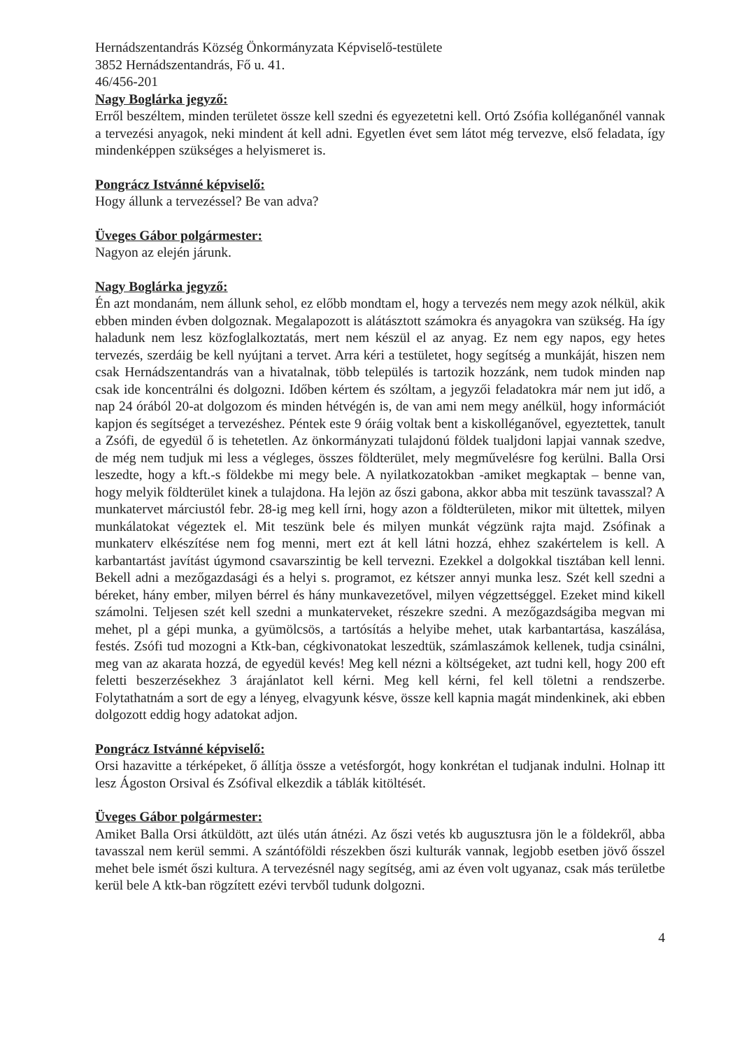Hernádszentandrás Község Önkormányzata Képviselő-testülete
3852 Hernádszentandrás, Fő u. 41.
46/456-201
Nagy Boglárka jegyző:
Erről beszéltem, minden területet össze kell szedni és egyezetetni kell. Ortó Zsófia kolléganőnél vannak a tervezési anyagok, neki mindent át kell adni. Egyetlen évet sem látot még tervezve, első feladata, így mindenképpen szükséges a helyismeret is.
Pongrácz Istvánné képviselő:
Hogy állunk a tervezéssel? Be van adva?
Üveges Gábor polgármester:
Nagyon az elején járunk.
Nagy Boglárka jegyző:
Én azt mondanám, nem állunk sehol, ez előbb mondtam el, hogy a tervezés nem megy azok nélkül, akik ebben minden évben dolgoznak. Megalapozott is alátásztott számokra és anyagokra van szükség. Ha így haladunk nem lesz közfoglalkoztatás, mert nem készül el az anyag. Ez nem egy napos, egy hetes tervezés, szerdáig be kell nyújtani a tervet. Arra kéri a testületet, hogy segítség a munkáját, hiszen nem csak Hernádszentandrás van a hivatalnak, több település is tartozik hozzánk, nem tudok minden nap csak ide koncentrálni és dolgozni. Időben kértem és szóltam, a jegyzői feladatokra már nem jut idő, a nap 24 órából 20-at dolgozom és minden hétvégén is, de van ami nem megy anélkül, hogy információt kapjon és segítséget a tervezéshez. Péntek este 9 óráig voltak bent a kiskolléganővel, egyeztettek, tanult a Zsófi, de egyedül ő is tehetetlen. Az önkormányzati tulajdonú földek tualjdoni lapjai vannak szedve, de még nem tudjuk mi less a végleges, összes földterület, mely megművelésre fog kerülni. Balla Orsi leszedte, hogy a kft.-s földekbe mi megy bele. A nyilatkozatokban -amiket megkaptak – benne van, hogy melyik földterület kinek a tulajdona. Ha lejön az őszi gabona, akkor abba mit teszünk tavasszal? A munkatervet márciustól febr. 28-ig meg kell írni, hogy azon a földterületen, mikor mit ültettek, milyen munkálatokat végeztek el. Mit teszünk bele és milyen munkát végzünk rajta majd. Zsófinak a munkaterv elkészítése nem fog menni, mert ezt át kell látni hozzá, ehhez szakértelem is kell. A karbantartást javítást úgymond csavarszintig be kell tervezni. Ezekkel a dolgokkal tisztában kell lenni. Bekell adni a mezőgazdasági és a helyi s. programot, ez kétszer annyi munka lesz. Szét kell szedni a béreket, hány ember, milyen bérrel és hány munkavezetővel, milyen végzettséggel. Ezeket mind kikell számolni. Teljesen szét kell szedni a munkaterveket, részekre szedni. A mezőgazdságiba megvan mi mehet, pl a gépi munka, a gyümölcsös, a tartósítás a helyibe mehet, utak karbantartása, kaszálása, festés. Zsófi tud mozogni a Ktk-ban, cégkivonatokat leszedtük, számlaszámok kellenek, tudja csinálni, meg van az akarata hozzá, de egyedül kevés! Meg kell nézni a költségeket, azt tudni kell, hogy 200 eft feletti beszerzésekhez 3 árajánlatot kell kérni. Meg kell kérni, fel kell töletni a rendszerbe. Folytathatnám a sort de egy a lényeg, elvagyunk késve, össze kell kapnia magát mindenkinek, aki ebben dolgozott eddig hogy adatokat adjon.
Pongrácz Istvánné képviselő:
Orsi hazavitte a térképeket, ő állítja össze a vetésforgót, hogy konkrétan el tudjanak indulni. Holnap itt lesz Ágoston Orsival és Zsófival elkezdik a táblák kitöltését.
Üveges Gábor polgármester:
Amiket Balla Orsi átküldött, azt ülés után átnézi. Az őszi vetés kb augusztusra jön le a földekről, abba tavasszal nem kerül semmi. A szántóföldi részekben őszi kulturák vannak, legjobb esetben jövő ősszel mehet bele ismét őszi kultura. A tervezésnél nagy segítség, ami az éven volt ugyanaz, csak más területbe kerül bele A ktk-ban rögzített ezévi tervből tudunk dolgozni.
4